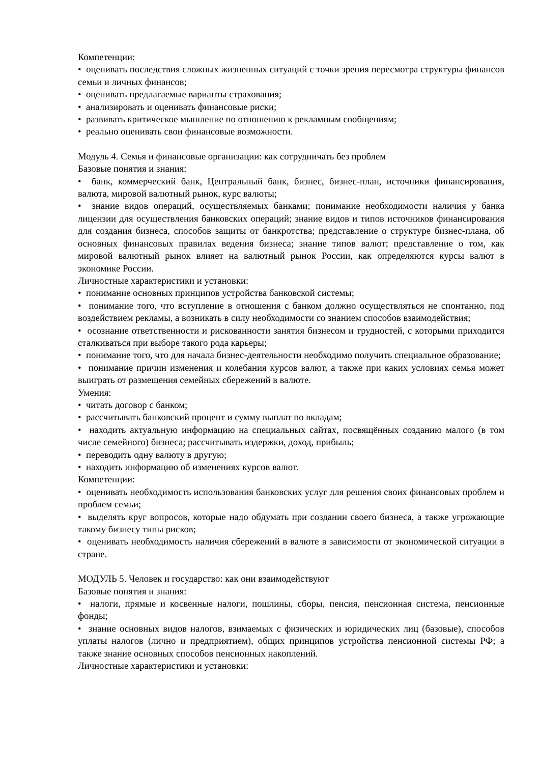Компетенции:
• оценивать последствия сложных жизненных ситуаций с точки зрения пересмотра структуры финансов семьи и личных финансов;
• оценивать предлагаемые варианты страхования;
• анализировать и оценивать финансовые риски;
• развивать критическое мышление по отношению к рекламным сообщениям;
• реально оценивать свои финансовые возможности.
Модуль 4. Семья и финансовые организации: как сотрудничать без проблем
Базовые понятия и знания:
• банк, коммерческий банк, Центральный банк, бизнес, бизнес-план, источники финансирования, валюта, мировой валютный рынок, курс валюты;
• знание видов операций, осуществляемых банками; понимание необходимости наличия у банка лицензии для осуществления банковских операций; знание видов и типов источников финансирования для создания бизнеса, способов защиты от банкротства; представление о структуре бизнес-плана, об основных финансовых правилах ведения бизнеса; знание типов валют; представление о том, как мировой валютный рынок влияет на валютный рынок России, как определяются курсы валют в экономике России.
Личностные характеристики и установки:
• понимание основных принципов устройства банковской системы;
• понимание того, что вступление в отношения с банком должно осуществляться не спонтанно, под воздействием рекламы, а возникать в силу необходимости со знанием способов взаимодействия;
• осознание ответственности и рискованности занятия бизнесом и трудностей, с которыми приходится сталкиваться при выборе такого рода карьеры;
• понимание того, что для начала бизнес-деятельности необходимо получить специальное образование;
• понимание причин изменения и колебания курсов валют, а также при каких условиях семья может выиграть от размещения семейных сбережений в валюте.
Умения:
• читать договор с банком;
• рассчитывать банковский процент и сумму выплат по вкладам;
• находить актуальную информацию на специальных сайтах, посвящённых созданию малого (в том числе семейного) бизнеса; рассчитывать издержки, доход, прибыль;
• переводить одну валюту в другую;
• находить информацию об изменениях курсов валют.
Компетенции:
• оценивать необходимость использования банковских услуг для решения своих финансовых проблем и проблем семьи;
• выделять круг вопросов, которые надо обдумать при создании своего бизнеса, а также угрожающие такому бизнесу типы рисков;
• оценивать необходимость наличия сбережений в валюте в зависимости от экономической ситуации в стране.
МОДУЛЬ 5. Человек и государство: как они взаимодействуют
Базовые понятия и знания:
• налоги, прямые и косвенные налоги, пошлины, сборы, пенсия, пенсионная система, пенсионные фонды;
• знание основных видов налогов, взимаемых с физических и юридических лиц (базовые), способов уплаты налогов (лично и предприятием), общих принципов устройства пенсионной системы РФ; а также знание основных способов пенсионных накоплений.
Личностные характеристики и установки: